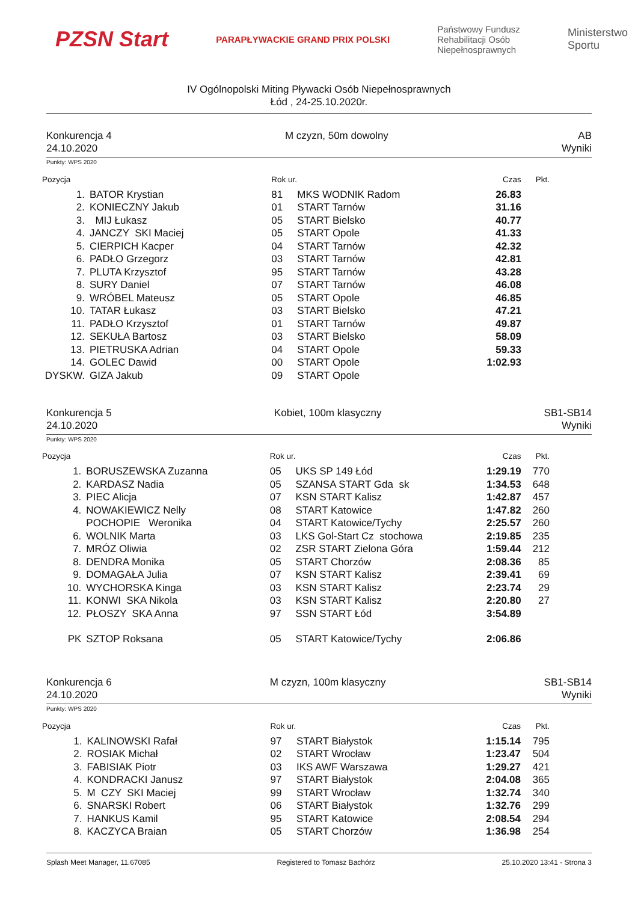PZSN Start
PARAPŁYWACKIE GRAND PRIX POLSKI
Państwowy Fundusz
Rehabilitacji Osób
Niepełnosprawnych
Ministerstwo
Sportu
IV Ogólnopolski Miting Pływacki Osób Niepełnosprawnych
Łód , 24-25.10.2020r.
Konkurencja 4
24.10.2020
M czyzn, 50m dowolny AB
Wyniki
Punkty: WPS 2020
| Pozycja | | Rok ur. | | Czas | Pkt. |
| --- | --- | --- | --- | --- | --- |
| 1. | BATOR Krystian | 81 | MKS WODNIK Radom | 26.83 | |
| 2. | KONIECZNY Jakub | 01 | START Tarnów | 31.16 | |
| 3. | MIJ Łukasz | 05 | START Bielsko | 40.77 | |
| 4. | JANCZY SKI Maciej | 05 | START Opole | 41.33 | |
| 5. | CIERPICH Kacper | 04 | START Tarnów | 42.32 | |
| 6. | PADŁO Grzegorz | 03 | START Tarnów | 42.81 | |
| 7. | PLUTA Krzysztof | 95 | START Tarnów | 43.28 | |
| 8. | SURY Daniel | 07 | START Tarnów | 46.08 | |
| 9. | WRÓBEL Mateusz | 05 | START Opole | 46.85 | |
| 10. | TATAR Łukasz | 03 | START Bielsko | 47.21 | |
| 11. | PADŁO Krzysztof | 01 | START Tarnów | 49.87 | |
| 12. | SEKUŁA Bartosz | 03 | START Bielsko | 58.09 | |
| 13. | PIETRUSKA Adrian | 04 | START Opole | 59.33 | |
| 14. | GOLEC Dawid | 00 | START Opole | 1:02.93 | |
| DYSKW. | GIZA Jakub | 09 | START Opole | | |
Konkurencja 5
24.10.2020
Kobiet, 100m klasyczny SB1-SB14
Wyniki
Punkty: WPS 2020
| Pozycja | | Rok ur. | | Czas | Pkt. |
| --- | --- | --- | --- | --- | --- |
| 1. | BORUSZEWSKA Zuzanna | 05 | UKS SP 149 Łód | 1:29.19 | 770 |
| 2. | KARDASZ Nadia | 05 | SZANSA START Gda sk | 1:34.53 | 648 |
| 3. | PIEC Alicja | 07 | KSN START Kalisz | 1:42.87 | 457 |
| 4. | NOWAKIEWICZ Nelly | 08 | START Katowice | 1:47.82 | 260 |
| | POCHOPIE Weronika | 04 | START Katowice/Tychy | 2:25.57 | 260 |
| 6. | WOLNIK Marta | 03 | LKS Gol-Start Cz stochowa | 2:19.85 | 235 |
| 7. | MRÓZ Oliwia | 02 | ZSR START Zielona Góra | 1:59.44 | 212 |
| 8. | DENDRA Monika | 05 | START Chorzów | 2:08.36 | 85 |
| 9. | DOMAGAŁA Julia | 07 | KSN START Kalisz | 2:39.41 | 69 |
| 10. | WYCHORSKA Kinga | 03 | KSN START Kalisz | 2:23.74 | 29 |
| 11. | KONWI SKA Nikola | 03 | KSN START Kalisz | 2:20.80 | 27 |
| 12. | PŁOSZY SKA Anna | 97 | SSN START Łód | 3:54.89 | |
| PK | SZTOP Roksana | 05 | START Katowice/Tychy | 2:06.86 | |
Konkurencja 6
24.10.2020
M czyzn, 100m klasyczny SB1-SB14
Wyniki
Punkty: WPS 2020
| Pozycja | | Rok ur. | | Czas | Pkt. |
| --- | --- | --- | --- | --- | --- |
| 1. | KALINOWSKI Rafał | 97 | START Białystok | 1:15.14 | 795 |
| 2. | ROSIAK Michał | 02 | START Wrocław | 1:23.47 | 504 |
| 3. | FABISIAK Piotr | 03 | IKS AWF Warszawa | 1:29.27 | 421 |
| 4. | KONDRACKI Janusz | 97 | START Białystok | 2:04.08 | 365 |
| 5. | M CZY SKI Maciej | 99 | START Wrocław | 1:32.74 | 340 |
| 6. | SNARSKI Robert | 06 | START Białystok | 1:32.76 | 299 |
| 7. | HANKUS Kamil | 95 | START Katowice | 2:08.54 | 294 |
| 8. | KACZYCA Braian | 05 | START Chorzów | 1:36.98 | 254 |
Splash Meet Manager, 11.67085 Registered to Tomasz Bachórz 25.10.2020 13:41 - Strona 3